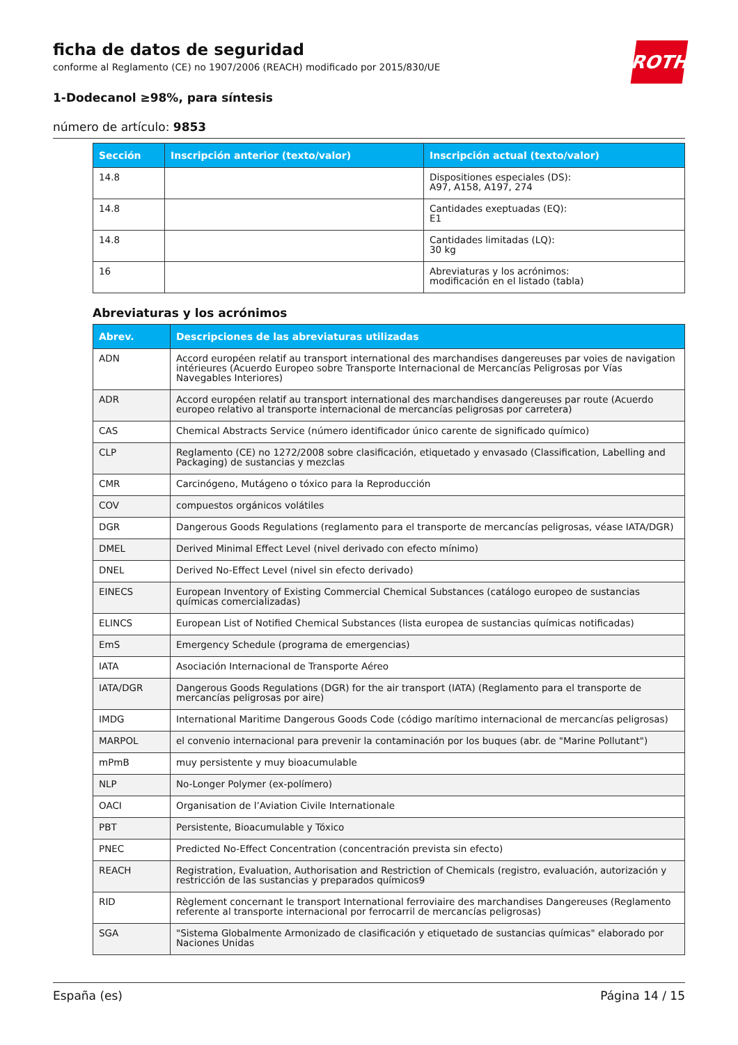ROTH
ficha de datos de seguridad
conforme al Reglamento (CE) no 1907/2006 (REACH) modificado por 2015/830/UE
1-Dodecanol ≥98%, para síntesis
número de artículo: 9853
| Sección | Inscripción anterior (texto/valor) | Inscripción actual (texto/valor) |
| --- | --- | --- |
| 14.8 | | Dispositiones especiales (DS): A97, A158, A197, 274 |
| 14.8 | | Cantidades exeptuadas (EQ): E1 |
| 14.8 | | Cantidades limitadas (LQ): 30 kg |
| 16 | | Abreviaturas y los acrónimos: modificación en el listado (tabla) |
Abreviaturas y los acrónimos
| Abrev. | Descripciones de las abreviaturas utilizadas |
| --- | --- |
| ADN | Accord européen relatif au transport international des marchandises dangereuses par voies de navigation intérieures (Acuerdo Europeo sobre Transporte Internacional de Mercancías Peligrosas por Vías Navegables Interiores) |
| ADR | Accord européen relatif au transport international des marchandises dangereuses par route (Acuerdo europeo relativo al transporte internacional de mercancías peligrosas por carretera) |
| CAS | Chemical Abstracts Service (número identificador único carente de significado químico) |
| CLP | Reglamento (CE) no 1272/2008 sobre clasificación, etiquetado y envasado (Classification, Labelling and Packaging) de sustancias y mezclas |
| CMR | Carcinógeno, Mutágeno o tóxico para la Reproducción |
| COV | compuestos orgánicos volátiles |
| DGR | Dangerous Goods Regulations (reglamento para el transporte de mercancías peligrosas, véase IATA/DGR) |
| DMEL | Derived Minimal Effect Level (nivel derivado con efecto mínimo) |
| DNEL | Derived No-Effect Level (nivel sin efecto derivado) |
| EINECS | European Inventory of Existing Commercial Chemical Substances (catálogo europeo de sustancias químicas comercializadas) |
| ELINCS | European List of Notified Chemical Substances (lista europea de sustancias químicas notificadas) |
| EmS | Emergency Schedule (programa de emergencias) |
| IATA | Asociación Internacional de Transporte Aéreo |
| IATA/DGR | Dangerous Goods Regulations (DGR) for the air transport (IATA) (Reglamento para el transporte de mercancías peligrosas por aire) |
| IMDG | International Maritime Dangerous Goods Code (código marítimo internacional de mercancías peligrosas) |
| MARPOL | el convenio internacional para prevenir la contaminación por los buques (abr. de "Marine Pollutant") |
| mPmB | muy persistente y muy bioacumulable |
| NLP | No-Longer Polymer (ex-polímero) |
| OACI | Organisation de l’Aviation Civile Internationale |
| PBT | Persistente, Bioacumulable y Tóxico |
| PNEC | Predicted No-Effect Concentration (concentración prevista sin efecto) |
| REACH | Registration, Evaluation, Authorisation and Restriction of Chemicals (registro, evaluación, autorización y restricción de las sustancias y preparados químicos9 |
| RID | Règlement concernant le transport International ferroviaire des marchandises Dangereuses (Reglamento referente al transporte internacional por ferrocarril de mercancías peligrosas) |
| SGA | "Sistema Globalmente Armonizado de clasificación y etiquetado de sustancias químicas" elaborado por Naciones Unidas |
España (es) Página 14 / 15